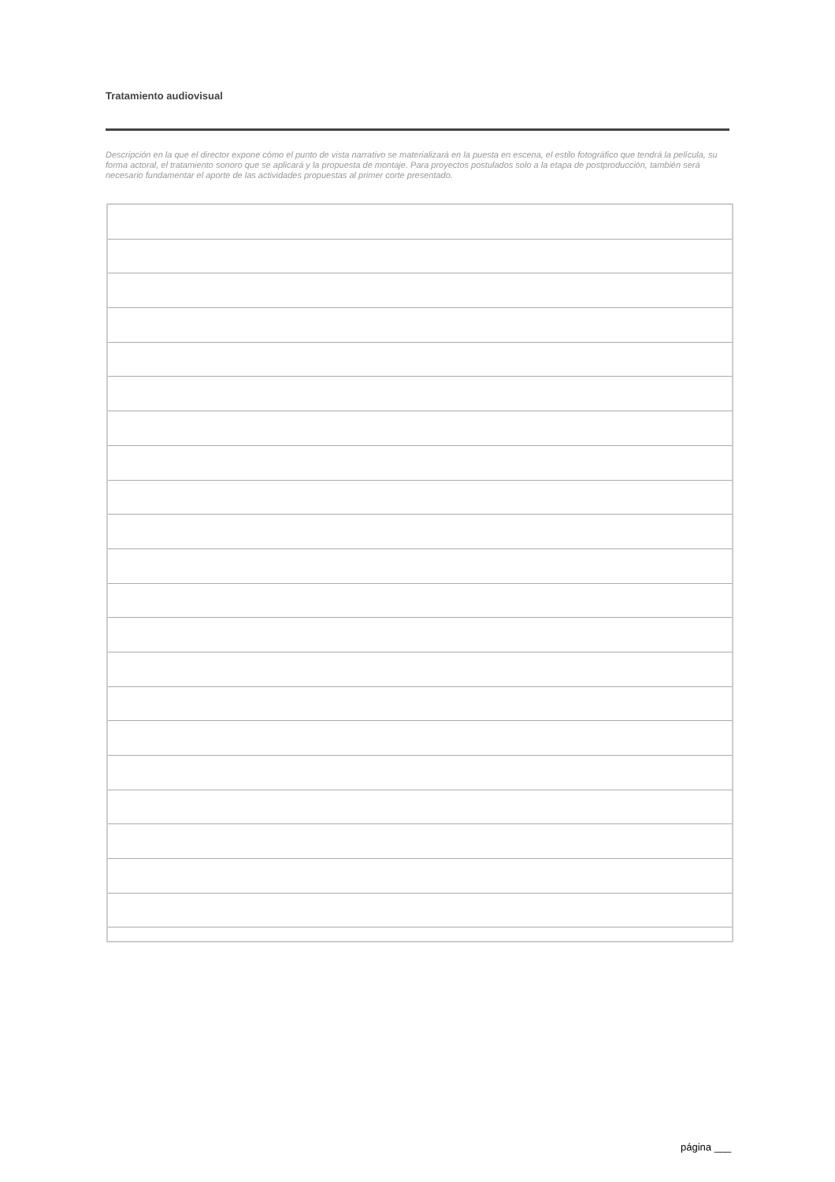Tratamiento audiovisual
Descripción en la que el director expone cómo el punto de vista narrativo se materializará en la puesta en escena, el estilo fotográfico que tendrá la película, su forma actoral, el tratamiento sonoro que se aplicará y la propuesta de montaje. Para proyectos postulados solo a la etapa de postproducción, también será necesario fundamentar el aporte de las actividades propuestas al primer corte presentado.
página ___